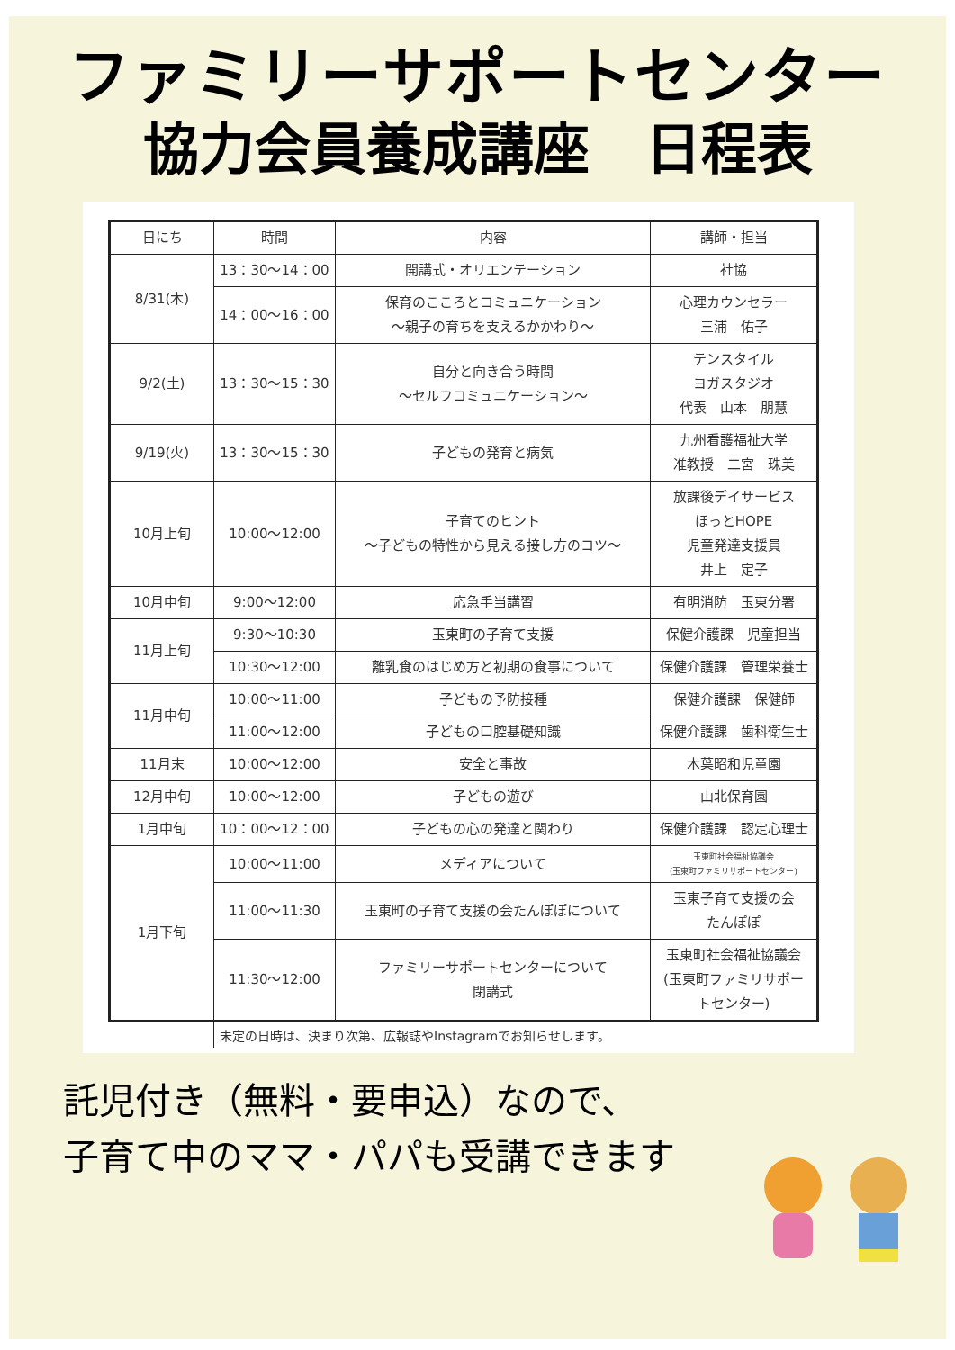ファミリーサポートセンター
協力会員養成講座　日程表
| 日にち | 時間 | 内容 | 講師・担当 |
| --- | --- | --- | --- |
| 8/31(木) | 13：30～14：00 | 開講式・オリエンテーション | 社協 |
| | 14：00～16：00 | 保育のこころとコミュニケーション ～親子の育ちを支えるかかわり～ | 心理カウンセラー 三浦 佑子 |
| 9/2(土) | 13：30～15：30 | 自分と向き合う時間 ～セルフコミュニケーション～ | テンスタイル ヨガスタジオ 代表 山本 朋慧 |
| 9/19(火) | 13：30～15：30 | 子どもの発育と病気 | 九州看護福祉大学 准教授 二宮 珠美 |
| 10月上旬 | 10:00～12:00 | 子育てのヒント ～子どもの特性から見える接し方のコツ～ | 放課後デイサービス ほっとHOPE 児童発達支援員 井上 定子 |
| 10月中旬 | 9:00～12:00 | 応急手当講習 | 有明消防 玉東分署 |
| 11月上旬 | 9:30～10:30 | 玉東町の子育て支援 | 保健介護課 児童担当 |
| | 10:30～12:00 | 離乳食のはじめ方と初期の食事について | 保健介護課 管理栄養士 |
| 11月中旬 | 10:00～11:00 | 子どもの予防接種 | 保健介護課 保健師 |
| | 11:00～12:00 | 子どもの口腔基礎知識 | 保健介護課 歯科衛生士 |
| 11月末 | 10:00～12:00 | 安全と事故 | 木葉昭和児童園 |
| 12月中旬 | 10:00～12:00 | 子どもの遊び | 山北保育園 |
| 1月中旬 | 10：00～12：00 | 子どもの心の発達と関わり | 保健介護課 認定心理士 |
| 1月下旬 | 10:00～11:00 | メディアについて | 玉東町社会福祉協議会 (玉東町ファミリサポートセンター) |
| | 11:00～11:30 | 玉東町の子育て支援の会たんぽぽについて | 玉東子育て支援の会 たんぽぽ |
| | 11:30～12:00 | ファミリーサポートセンターについて 閉講式 | 玉東町社会福祉協議会 (玉東町ファミリサポー トセンター) |
未定の日時は、決まり次第、広報誌やInstagramでお知らせします。
託児付き（無料・要申込）なので、
子育て中のママ・パパも受講できます